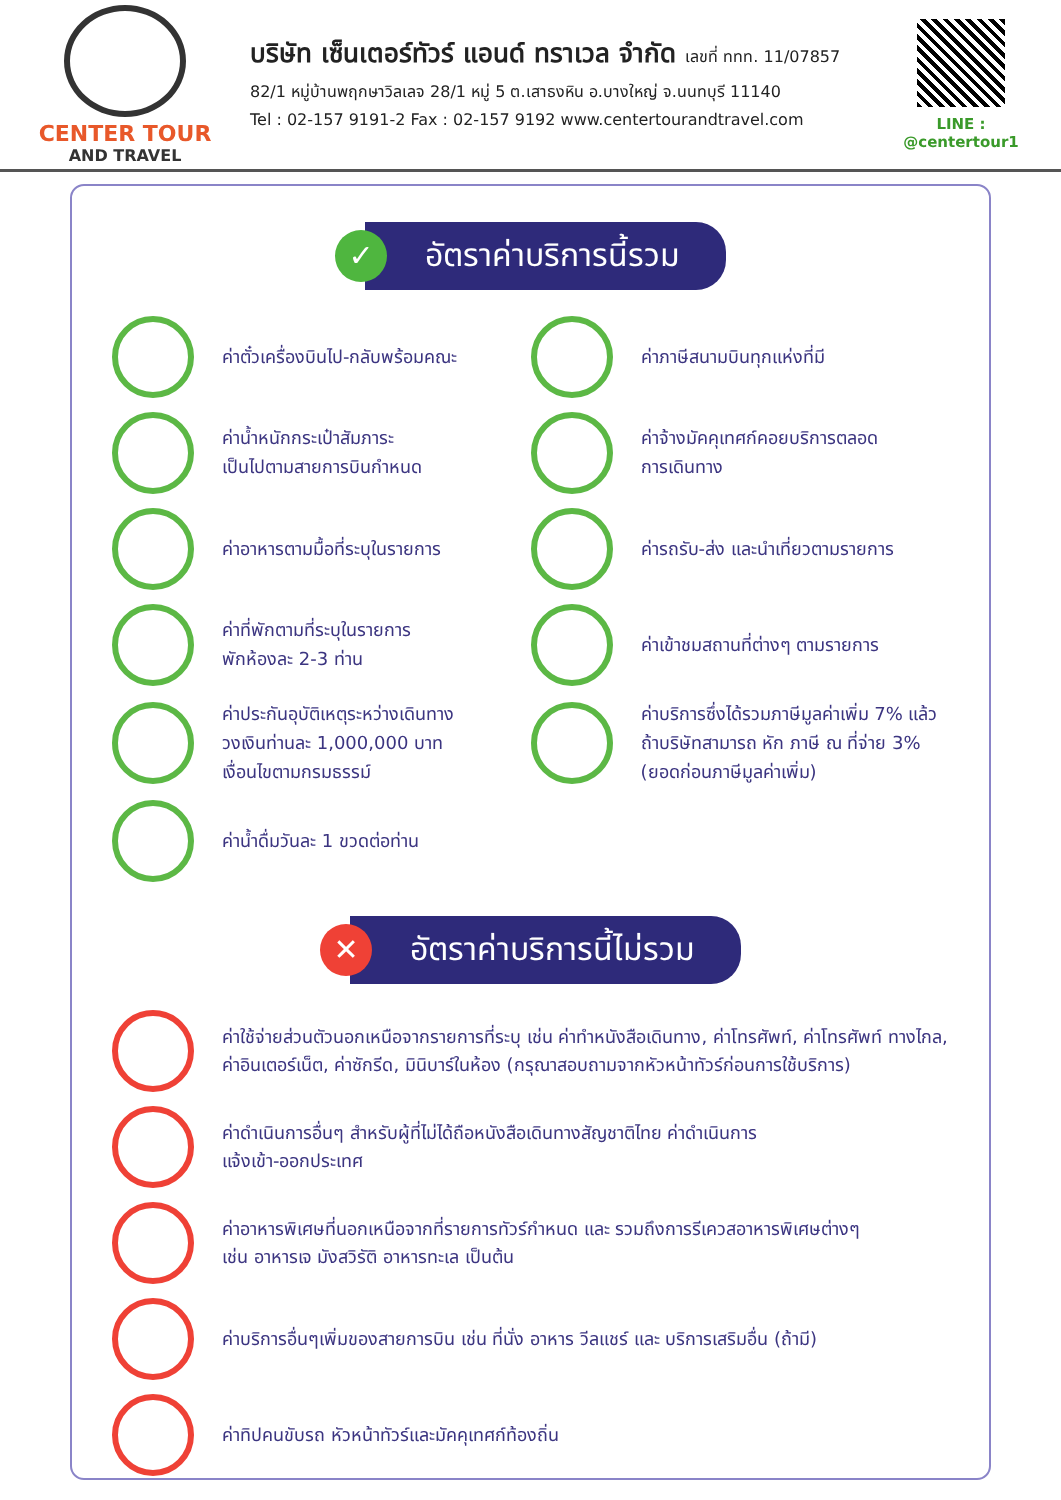CENTER TOUR
AND TRAVEL
บริษัท เซ็นเตอร์ทัวร์ แอนด์ ทราเวล จำกัด เลขที่ ททท. 11/07857
82/1 หมู่บ้านพฤกษาวิลเลจ 28/1 หมู่ 5 ต.เสาธงหิน อ.บางใหญ่ จ.นนทบุรี 11140
Tel : 02-157 9191-2 Fax : 02-157 9192 www.centertourandtravel.com
LINE : @centertour1
✓
อัตราค่าบริการนี้รวม
ค่าตั๋วเครื่องบินไป-กลับพร้อมคณะ
ค่าภาษีสนามบินทุกแห่งที่มี
ค่าน้ำหนักกระเป๋าสัมภาระ
เป็นไปตามสายการบินกำหนด
ค่าจ้างมัคคุเทศก์คอยบริการตลอด
การเดินทาง
ค่าอาหารตามมื้อที่ระบุในรายการ
ค่ารถรับ-ส่ง และนำเที่ยวตามรายการ
ค่าที่พักตามที่ระบุในรายการ
พักห้องละ 2-3 ท่าน
ค่าเข้าชมสถานที่ต่างๆ ตามรายการ
ค่าประกันอุบัติเหตุระหว่างเดินทาง
วงเงินท่านละ 1,000,000 บาท
เงื่อนไขตามกรมธรรม์
ค่าบริการซึ่งได้รวมภาษีมูลค่าเพิ่ม 7% แล้ว
ถ้าบริษัทสามารถ หัก ภาษี ณ ที่จ่าย 3%
(ยอดก่อนภาษีมูลค่าเพิ่ม)
ค่าน้ำดื่มวันละ 1 ขวดต่อท่าน
✕
อัตราค่าบริการนี้ไม่รวม
ค่าใช้จ่ายส่วนตัวนอกเหนือจากรายการที่ระบุ เช่น ค่าทำหนังสือเดินทาง, ค่าโทรศัพท์, ค่าโทรศัพท์ ทางไกล, ค่าอินเตอร์เน็ต, ค่าซักรีด, มินิบาร์ในห้อง (กรุณาสอบถามจากหัวหน้าทัวร์ก่อนการใช้บริการ)
ค่าดำเนินการอื่นๆ สำหรับผู้ที่ไม่ได้ถือหนังสือเดินทางสัญชาติไทย ค่าดำเนินการ
แจ้งเข้า-ออกประเทศ
ค่าอาหารพิเศษที่นอกเหนือจากที่รายการทัวร์กำหนด และ รวมถึงการรีเควสอาหารพิเศษต่างๆ
เช่น อาหารเจ มังสวิรัติ อาหารทะเล เป็นต้น
ค่าบริการอื่นๆเพิ่มของสายการบิน เช่น ที่นั่ง อาหาร วีลแชร์ และ บริการเสริมอื่น (ถ้ามี)
ค่าทิปคนขับรถ หัวหน้าทัวร์และมัคคุเทศก์ท้องถิ่น